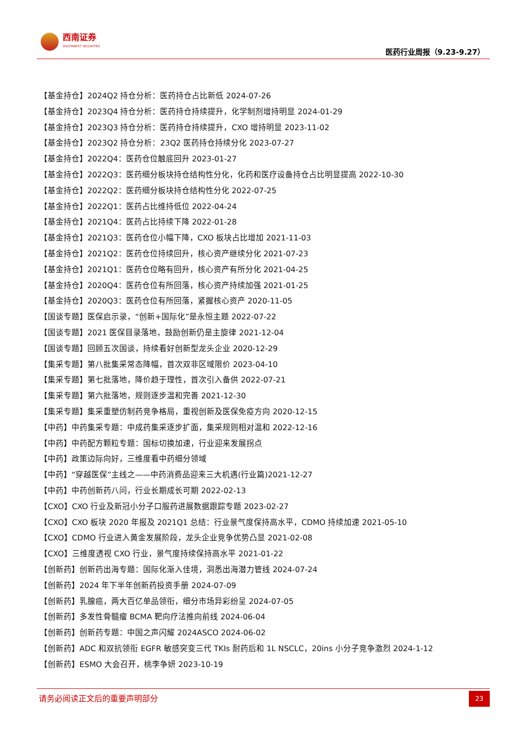西南证券
SOUTHWEST SECURITIES
医药行业周报（9.23-9.27）
【基金持仓】2024Q2 持仓分析：医药持仓占比新低 2024-07-26
【基金持仓】2023Q4 持仓分析：医药持仓持续提升，化学制剂增持明显 2024-01-29
【基金持仓】2023Q3 持仓分析：医药持仓持续提升，CXO 增持明显 2023-11-02
【基金持仓】2023Q2 持仓分析：23Q2 医药持仓持续分化 2023-07-27
【基金持仓】2022Q4：医药仓位触底回升 2023-01-27
【基金持仓】2022Q3：医药细分板块持仓结构性分化，化药和医疗设备持仓占比明显提高 2022-10-30
【基金持仓】2022Q2：医药细分板块持仓结构性分化 2022-07-25
【基金持仓】2022Q1：医药占比维持低位 2022-04-24
【基金持仓】2021Q4：医药占比持续下降 2022-01-28
【基金持仓】2021Q3：医药仓位小幅下降，CXO 板块占比增加 2021-11-03
【基金持仓】2021Q2：医药仓位持续回升，核心资产继续分化 2021-07-23
【基金持仓】2021Q1：医药仓位略有回升，核心资产有所分化 2021-04-25
【基金持仓】2020Q4：医药仓位有所回落，核心资产持续加强 2021-01-25
【基金持仓】2020Q3：医药仓位有所回落，紧握核心资产 2020-11-05
【国谈专题】医保启示录，“创新+国际化”是永恒主题 2022-07-22
【国谈专题】2021 医保目录落地，鼓励创新仍是主旋律 2021-12-04
【国谈专题】回顾五次国谈，持续看好创新型龙头企业 2020-12-29
【集采专题】第八批集采常态降幅，首次双非区域限价 2023-04-10
【集采专题】第七批落地，降价趋于理性，首次引入备供 2022-07-21
【集采专题】第六批落地，规则逐步温和完善 2021-12-30
【集采专题】集采重塑仿制药竞争格局，重视创新及医保免疫方向 2020-12-15
【中药】中药集采专题：中成药集采逐步扩面，集采规则相对温和 2022-12-16
【中药】中药配方颗粒专题：国标切换加速，行业迎来发展拐点
【中药】政策边际向好，三维度看中药细分领域
【中药】“穿越医保”主线之——中药消费品迎来三大机遇(行业篇)2021-12-27
【中药】中药创新药八问，行业长期成长可期 2022-02-13
【CXO】CXO 行业及新冠小分子口服药进展数据跟踪专题 2023-02-27
【CXO】CXO 板块 2020 年报及 2021Q1 总结：行业景气度保持高水平，CDMO 持续加速 2021-05-10
【CXO】CDMO 行业进入黄金发展阶段，龙头企业竞争优势凸显 2021-02-08
【CXO】三维度透视 CXO 行业，景气度持续保持高水平 2021-01-22
【创新药】创新药出海专题：国际化渐入佳境，洞悉出海潜力管线 2024-07-24
【创新药】2024 年下半年创新药投资手册 2024-07-09
【创新药】乳腺癌，两大百亿单品领衔，细分市场异彩纷呈 2024-07-05
【创新药】多发性骨髓瘤 BCMA 靶向疗法推向前线 2024-06-04
【创新药】创新药专题：中国之声闪耀 2024ASCO 2024-06-02
【创新药】ADC 和双抗领衔 EGFR 敏感突变三代 TKIs 耐药后和 1L NSCLC，20ins 小分子竞争激烈 2024-1-12
【创新药】ESMO 大会召开，桃李争妍 2023-10-19
请务必阅读正文后的重要声明部分
23